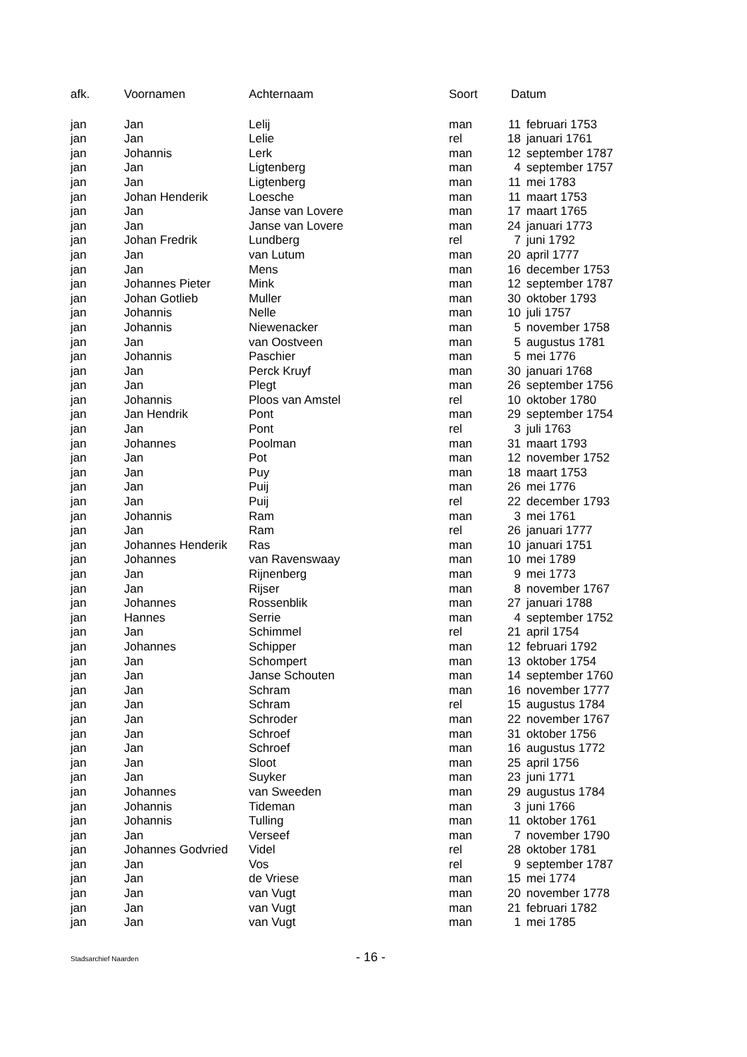| afk. | Voornamen | Achternaam | Soort | Datum | |
| --- | --- | --- | --- | --- | --- |
| jan | Jan | Lelij | man | 11 | februari 1753 |
| jan | Jan | Lelie | rel | 18 | januari 1761 |
| jan | Johannis | Lerk | man | 12 | september 1787 |
| jan | Jan | Ligtenberg | man | 4 | september 1757 |
| jan | Jan | Ligtenberg | man | 11 | mei 1783 |
| jan | Johan Henderik | Loesche | man | 11 | maart 1753 |
| jan | Jan | Janse van Lovere | man | 17 | maart 1765 |
| jan | Jan | Janse van Lovere | man | 24 | januari 1773 |
| jan | Johan Fredrik | Lundberg | rel | 7 | juni 1792 |
| jan | Jan | van Lutum | man | 20 | april 1777 |
| jan | Jan | Mens | man | 16 | december 1753 |
| jan | Johannes Pieter | Mink | man | 12 | september 1787 |
| jan | Johan Gotlieb | Muller | man | 30 | oktober 1793 |
| jan | Johannis | Nelle | man | 10 | juli 1757 |
| jan | Johannis | Niewenacker | man | 5 | november 1758 |
| jan | Jan | van Oostveen | man | 5 | augustus 1781 |
| jan | Johannis | Paschier | man | 5 | mei 1776 |
| jan | Jan | Perck Kruyf | man | 30 | januari 1768 |
| jan | Jan | Plegt | man | 26 | september 1756 |
| jan | Johannis | Ploos van Amstel | rel | 10 | oktober 1780 |
| jan | Jan Hendrik | Pont | man | 29 | september 1754 |
| jan | Jan | Pont | rel | 3 | juli 1763 |
| jan | Johannes | Poolman | man | 31 | maart 1793 |
| jan | Jan | Pot | man | 12 | november 1752 |
| jan | Jan | Puy | man | 18 | maart 1753 |
| jan | Jan | Puij | man | 26 | mei 1776 |
| jan | Jan | Puij | rel | 22 | december 1793 |
| jan | Johannis | Ram | man | 3 | mei 1761 |
| jan | Jan | Ram | rel | 26 | januari 1777 |
| jan | Johannes Henderik | Ras | man | 10 | januari 1751 |
| jan | Johannes | van Ravenswaay | man | 10 | mei 1789 |
| jan | Jan | Rijnenberg | man | 9 | mei 1773 |
| jan | Jan | Rijser | man | 8 | november 1767 |
| jan | Johannes | Rossenblik | man | 27 | januari 1788 |
| jan | Hannes | Serrie | man | 4 | september 1752 |
| jan | Jan | Schimmel | rel | 21 | april 1754 |
| jan | Johannes | Schipper | man | 12 | februari 1792 |
| jan | Jan | Schompert | man | 13 | oktober 1754 |
| jan | Jan | Janse Schouten | man | 14 | september 1760 |
| jan | Jan | Schram | man | 16 | november 1777 |
| jan | Jan | Schram | rel | 15 | augustus 1784 |
| jan | Jan | Schroder | man | 22 | november 1767 |
| jan | Jan | Schroef | man | 31 | oktober 1756 |
| jan | Jan | Schroef | man | 16 | augustus 1772 |
| jan | Jan | Sloot | man | 25 | april 1756 |
| jan | Jan | Suyker | man | 23 | juni 1771 |
| jan | Johannes | van Sweeden | man | 29 | augustus 1784 |
| jan | Johannis | Tideman | man | 3 | juni 1766 |
| jan | Johannis | Tulling | man | 11 | oktober 1761 |
| jan | Jan | Verseef | man | 7 | november 1790 |
| jan | Johannes Godvried | Videl | rel | 28 | oktober 1781 |
| jan | Jan | Vos | rel | 9 | september 1787 |
| jan | Jan | de Vriese | man | 15 | mei 1774 |
| jan | Jan | van Vugt | man | 20 | november 1778 |
| jan | Jan | van Vugt | man | 21 | februari 1782 |
| jan | Jan | van Vugt | man | 1 | mei 1785 |
Stadsarchief Naarden - 16 -